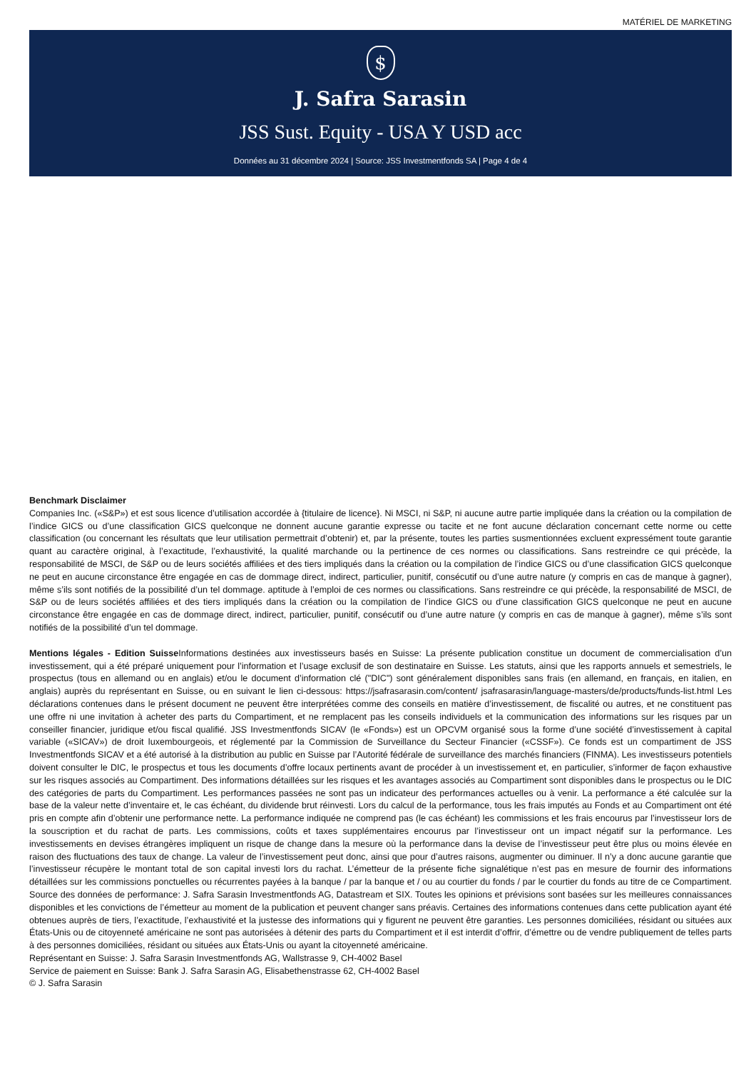MATÉRIEL DE MARKETING
$
J. Safra Sarasin
JSS Sust. Equity - USA Y USD acc
Données au 31 décembre 2024 | Source: JSS Investmentfonds SA | Page 4 de 4
Benchmark Disclaimer
Companies Inc. («S&P») et est sous licence d’utilisation accordée à {titulaire de licence}. Ni MSCI, ni S&P, ni aucune autre partie impliquée dans la création ou la compilation de l’indice GICS ou d’une classification GICS quelconque ne donnent aucune garantie expresse ou tacite et ne font aucune déclaration concernant cette norme ou cette classification (ou concernant les résultats que leur utilisation permettrait d’obtenir) et, par la présente, toutes les parties susmentionnées excluent expressément toute garantie quant au caractère original, à l’exactitude, l’exhaustivité, la qualité marchande ou la pertinence de ces normes ou classifications. Sans restreindre ce qui précède, la responsabilité de MSCI, de S&P ou de leurs sociétés affiliées et des tiers impliqués dans la création ou la compilation de l’indice GICS ou d’une classification GICS quelconque ne peut en aucune circonstance être engagée en cas de dommage direct, indirect, particulier, punitif, consécutif ou d’une autre nature (y compris en cas de manque à gagner), même s’ils sont notifiés de la possibilité d’un tel dommage. aptitude à l’emploi de ces normes ou classifications. Sans restreindre ce qui précède, la responsabilité de MSCI, de S&P ou de leurs sociétés affiliées et des tiers impliqués dans la création ou la compilation de l’indice GICS ou d’une classification GICS quelconque ne peut en aucune circonstance être engagée en cas de dommage direct, indirect, particulier, punitif, consécutif ou d’une autre nature (y compris en cas de manque à gagner), même s’ils sont notifiés de la possibilité d’un tel dommage.
Mentions légales - Edition Suisse Informations destinées aux investisseurs basés en Suisse: La présente publication constitue un document de commercialisation d’un investissement, qui a été préparé uniquement pour l’information et l’usage exclusif de son destinataire en Suisse. Les statuts, ainsi que les rapports annuels et semestriels, le prospectus (tous en allemand ou en anglais) et/ou le document d’information clé ("DIC") sont généralement disponibles sans frais (en allemand, en français, en italien, en anglais) auprès du représentant en Suisse, ou en suivant le lien ci-dessous: https://jsafrasarasin.com/content/ jsafrasarasin/language-masters/de/products/funds-list.html Les déclarations contenues dans le présent document ne peuvent être interprétées comme des conseils en matière d’investissement, de fiscalité ou autres, et ne constituent pas une offre ni une invitation à acheter des parts du Compartiment, et ne remplacent pas les conseils individuels et la communication des informations sur les risques par un conseiller financier, juridique et/ou fiscal qualifié. JSS Investmentfonds SICAV (le «Fonds») est un OPCVM organisé sous la forme d’une société d’investissement à capital variable («SICAV») de droit luxembourgeois, et réglementé par la Commission de Surveillance du Secteur Financier («CSSF»). Ce fonds est un compartiment de JSS Investmentfonds SICAV et a été autorisé à la distribution au public en Suisse par l’Autorité fédérale de surveillance des marchés financiers (FINMA). Les investisseurs potentiels doivent consulter le DIC, le prospectus et tous les documents d’offre locaux pertinents avant de procéder à un investissement et, en particulier, s’informer de façon exhaustive sur les risques associés au Compartiment. Des informations détaillées sur les risques et les avantages associés au Compartiment sont disponibles dans le prospectus ou le DIC des catégories de parts du Compartiment. Les performances passées ne sont pas un indicateur des performances actuelles ou à venir. La performance a été calculée sur la base de la valeur nette d’inventaire et, le cas échéant, du dividende brut réinvesti. Lors du calcul de la performance, tous les frais imputés au Fonds et au Compartiment ont été pris en compte afin d’obtenir une performance nette. La performance indiquée ne comprend pas (le cas échéant) les commissions et les frais encourus par l’investisseur lors de la souscription et du rachat de parts. Les commissions, coûts et taxes supplémentaires encourus par l’investisseur ont un impact négatif sur la performance. Les investissements en devises étrangères impliquent un risque de change dans la mesure où la performance dans la devise de l’investisseur peut être plus ou moins élevée en raison des fluctuations des taux de change. La valeur de l’investissement peut donc, ainsi que pour d’autres raisons, augmenter ou diminuer. Il n’y a donc aucune garantie que l’investisseur récupère le montant total de son capital investi lors du rachat. L’émetteur de la présente fiche signalétique n’est pas en mesure de fournir des informations détaillées sur les commissions ponctuelles ou récurrentes payées à la banque / par la banque et / ou au courtier du fonds / par le courtier du fonds au titre de ce Compartiment. Source des données de performance: J. Safra Sarasin Investmentfonds AG, Datastream et SIX. Toutes les opinions et prévisions sont basées sur les meilleures connaissances disponibles et les convictions de l’émetteur au moment de la publication et peuvent changer sans préavis. Certaines des informations contenues dans cette publication ayant été obtenues auprès de tiers, l’exactitude, l’exhaustivité et la justesse des informations qui y figurent ne peuvent être garanties. Les personnes domiciliées, résidant ou situées aux États-Unis ou de citoyenneté américaine ne sont pas autorisées à détenir des parts du Compartiment et il est interdit d’offrir, d’émettre ou de vendre publiquement de telles parts à des personnes domiciliées, résidant ou situées aux États-Unis ou ayant la citoyenneté américaine.
Représentant en Suisse: J. Safra Sarasin Investmentfonds AG, Wallstrasse 9, CH-4002 Basel
Service de paiement en Suisse: Bank J. Safra Sarasin AG, Elisabethenstrasse 62, CH-4002 Basel
© J. Safra Sarasin